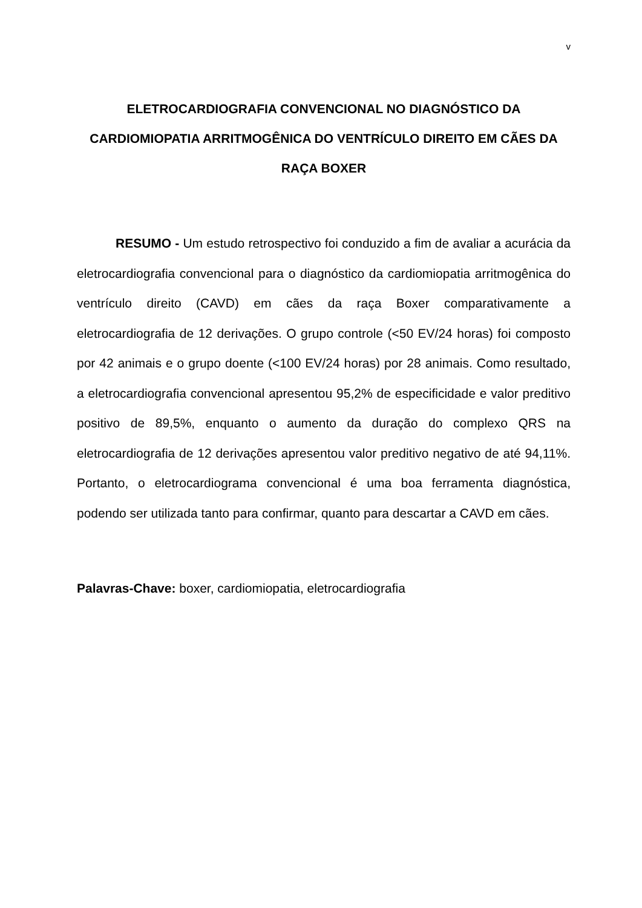v
ELETROCARDIOGRAFIA CONVENCIONAL NO DIAGNÓSTICO DA CARDIOMIOPATIA ARRITMOGÊNICA DO VENTRÍCULO DIREITO EM CÃES DA RAÇA BOXER
RESUMO - Um estudo retrospectivo foi conduzido a fim de avaliar a acurácia da eletrocardiografia convencional para o diagnóstico da cardiomiopatia arritmogênica do ventrículo direito (CAVD) em cães da raça Boxer comparativamente a eletrocardiografia de 12 derivações. O grupo controle (<50 EV/24 horas) foi composto por 42 animais e o grupo doente (<100 EV/24 horas) por 28 animais. Como resultado, a eletrocardiografia convencional apresentou 95,2% de especificidade e valor preditivo positivo de 89,5%, enquanto o aumento da duração do complexo QRS na eletrocardiografia de 12 derivações apresentou valor preditivo negativo de até 94,11%. Portanto, o eletrocardiograma convencional é uma boa ferramenta diagnóstica, podendo ser utilizada tanto para confirmar, quanto para descartar a CAVD em cães.
Palavras-Chave: boxer, cardiomiopatia, eletrocardiografia